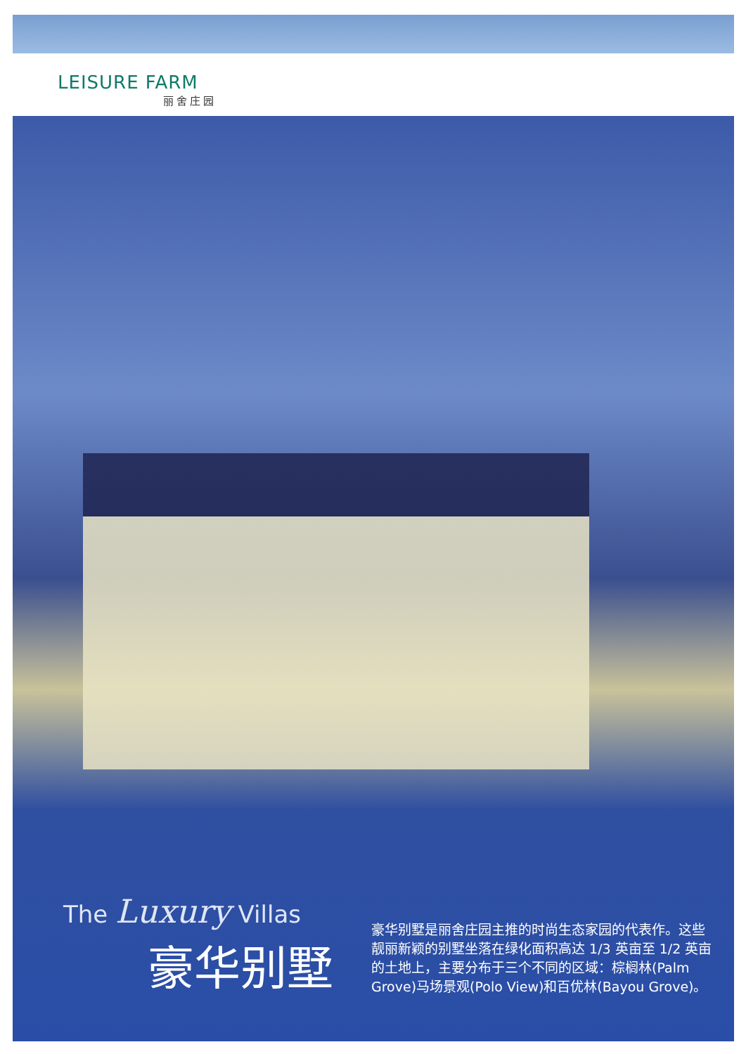LEISURE FARM
丽舍庄园
The Luxury Villas
豪华别墅
豪华别墅是丽舍庄园主推的时尚生态家园的代表作。这些靓丽新颖的别墅坐落在绿化面积高达 1/3 英亩至 1/2 英亩的土地上，主要分布于三个不同的区域：棕榈林(Palm Grove)马场景观(Polo View)和百优林(Bayou Grove)。